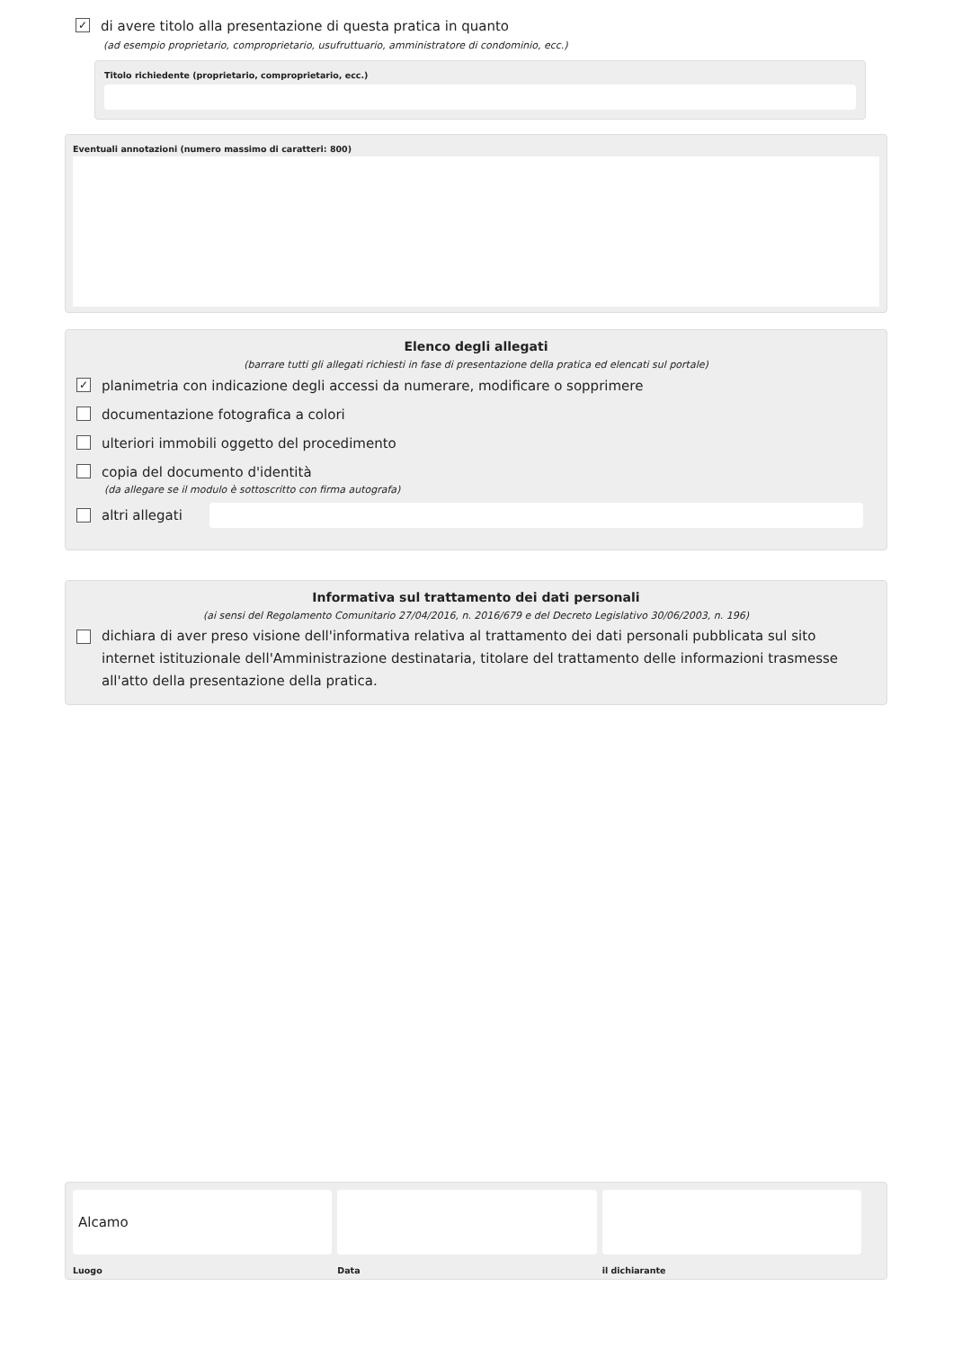✓ di avere titolo alla presentazione di questa pratica in quanto
(ad esempio proprietario, comproprietario, usufruttuario, amministratore di condominio, ecc.)
Titolo richiedente (proprietario, comproprietario, ecc.)
Eventuali annotazioni (numero massimo di caratteri: 800)
Elenco degli allegati
(barrare tutti gli allegati richiesti in fase di presentazione della pratica ed elencati sul portale)
✓ planimetria con indicazione degli accessi da numerare, modificare o sopprimere
documentazione fotografica a colori
ulteriori immobili oggetto del procedimento
copia del documento d'identità
(da allegare se il modulo è sottoscritto con firma autografa)
altri allegati
Informativa sul trattamento dei dati personali
(ai sensi del Regolamento Comunitario 27/04/2016, n. 2016/679 e del Decreto Legislativo 30/06/2003, n. 196)
dichiara di aver preso visione dell'informativa relativa al trattamento dei dati personali pubblicata sul sito internet istituzionale dell'Amministrazione destinataria, titolare del trattamento delle informazioni trasmesse all'atto della presentazione della pratica.
Alcamo
Luogo
Data il dichiarante